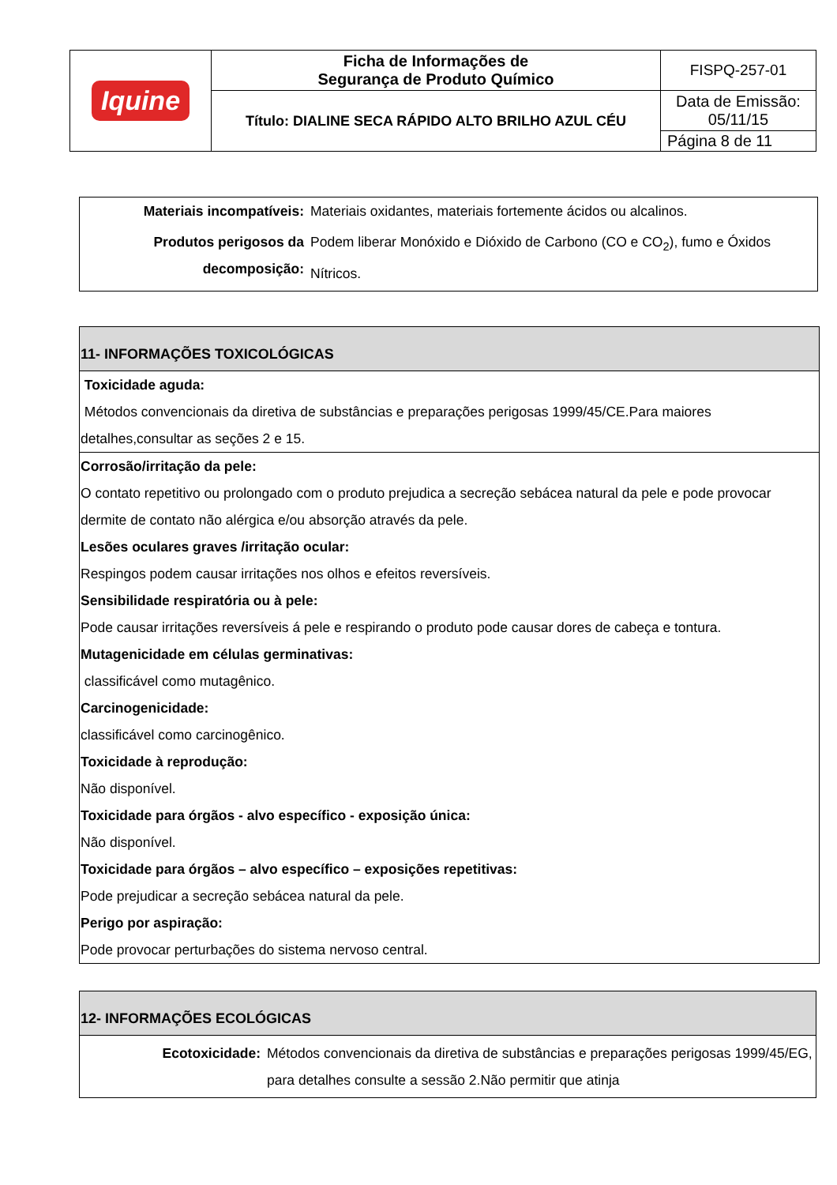| Iquine | Ficha de Informações de Segurança de Produto Químico | FISPQ-257-01 |
| | Título: DIALINE SECA RÁPIDO ALTO BRILHO AZUL CÉU | Data de Emissão: 05/11/15 |
| | | Página 8 de 11 |
| Materiais incompatíveis: | Materiais oxidantes, materiais fortemente ácidos ou alcalinos. |
| Produtos perigosos da decomposição: | Podem liberar Monóxido e Dióxido de Carbono (CO e CO<sub>2</sub>), fumo e Óxidos Nítricos. |
11- INFORMAÇÕES TOXICOLÓGICAS
Toxicidade aguda:
Métodos convencionais da diretiva de substâncias e preparações perigosas 1999/45/CE.Para maiores detalhes,consultar as seções 2 e 15.
Corrosão/irritação da pele:
O contato repetitivo ou prolongado com o produto prejudica a secreção sebácea natural da pele e pode provocar dermite de contato não alérgica e/ou absorção através da pele.
Lesões oculares graves /irritação ocular:
Respingos podem causar irritações nos olhos e efeitos reversíveis.
Sensibilidade respiratória ou à pele:
Pode causar irritações reversíveis á pele e respirando o produto pode causar dores de cabeça e tontura.
Mutagenicidade em células germinativas:
classificável como mutagênico.
Carcinogenicidade:
classificável como carcinogênico.
Toxicidade à reprodução:
Não disponível.
Toxicidade para órgãos - alvo específico - exposição única:
Não disponível.
Toxicidade para órgãos – alvo específico – exposições repetitivas:
Pode prejudicar a secreção sebácea natural da pele.
Perigo por aspiração:
Pode provocar perturbações do sistema nervoso central.
12- INFORMAÇÕES ECOLÓGICAS
| Ecotoxicidade: | Métodos convencionais da diretiva de substâncias e preparações perigosas 1999/45/EG, para detalhes consulte a sessão 2.Não permitir que atinja |